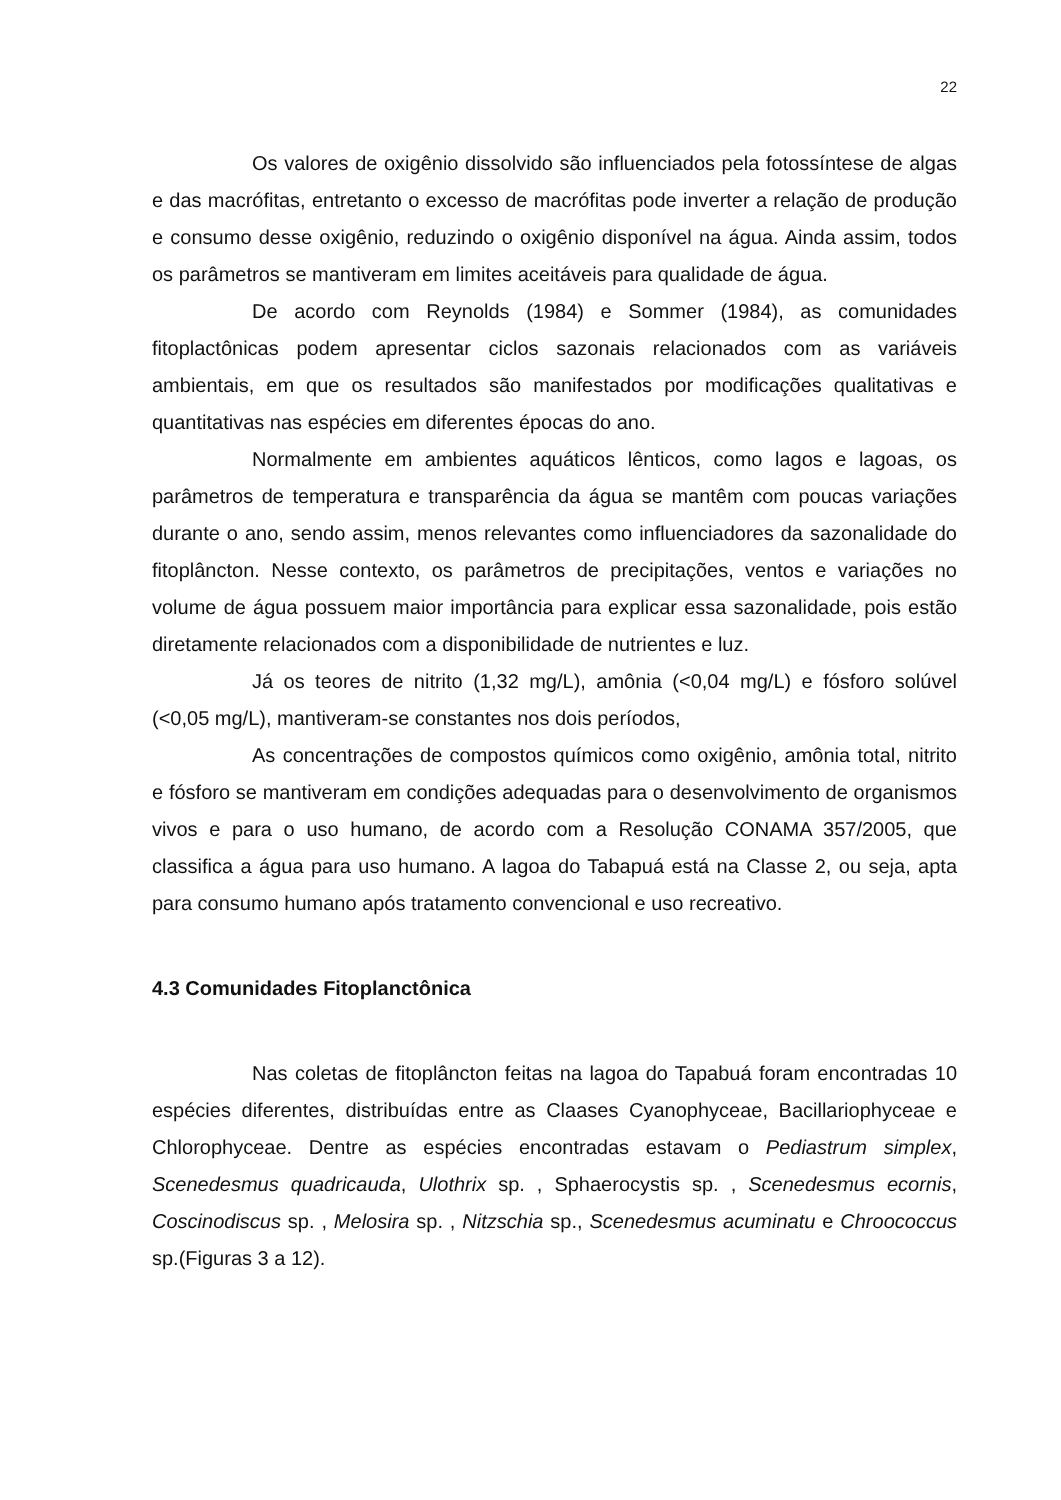22
Os valores de oxigênio dissolvido são influenciados pela fotossíntese de algas e das macrófitas, entretanto o excesso de macrófitas pode inverter a relação de produção e consumo desse oxigênio, reduzindo o oxigênio disponível na água. Ainda assim, todos os parâmetros se mantiveram em limites aceitáveis para qualidade de água.
De acordo com Reynolds (1984) e Sommer (1984), as comunidades fitoplactônicas podem apresentar ciclos sazonais relacionados com as variáveis ambientais, em que os resultados são manifestados por modificações qualitativas e quantitativas nas espécies em diferentes épocas do ano.
Normalmente em ambientes aquáticos lênticos, como lagos e lagoas, os parâmetros de temperatura e transparência da água se mantêm com poucas variações durante o ano, sendo assim, menos relevantes como influenciadores da sazonalidade do fitoplâncton. Nesse contexto, os parâmetros de precipitações, ventos e variações no volume de água possuem maior importância para explicar essa sazonalidade, pois estão diretamente relacionados com a disponibilidade de nutrientes e luz.
Já os teores de nitrito (1,32 mg/L), amônia (<0,04 mg/L) e fósforo solúvel (<0,05 mg/L), mantiveram-se constantes nos dois períodos,
As concentrações de compostos químicos como oxigênio, amônia total, nitrito e fósforo se mantiveram em condições adequadas para o desenvolvimento de organismos vivos e para o uso humano, de acordo com a Resolução CONAMA 357/2005, que classifica a água para uso humano. A lagoa do Tabapuá está na Classe 2, ou seja, apta para consumo humano após tratamento convencional e uso recreativo.
4.3 Comunidades Fitoplanctônica
Nas coletas de fitoplâncton feitas na lagoa do Tapabuá foram encontradas 10 espécies diferentes, distribuídas entre as Claases Cyanophyceae, Bacillariophyceae e Chlorophyceae. Dentre as espécies encontradas estavam o Pediastrum simplex, Scenedesmus quadricauda, Ulothrix sp. , Sphaerocystis sp. , Scenedesmus ecornis, Coscinodiscus sp. , Melosira sp. , Nitzschia sp., Scenedesmus acuminatu e Chroococcus sp.(Figuras 3 a 12).